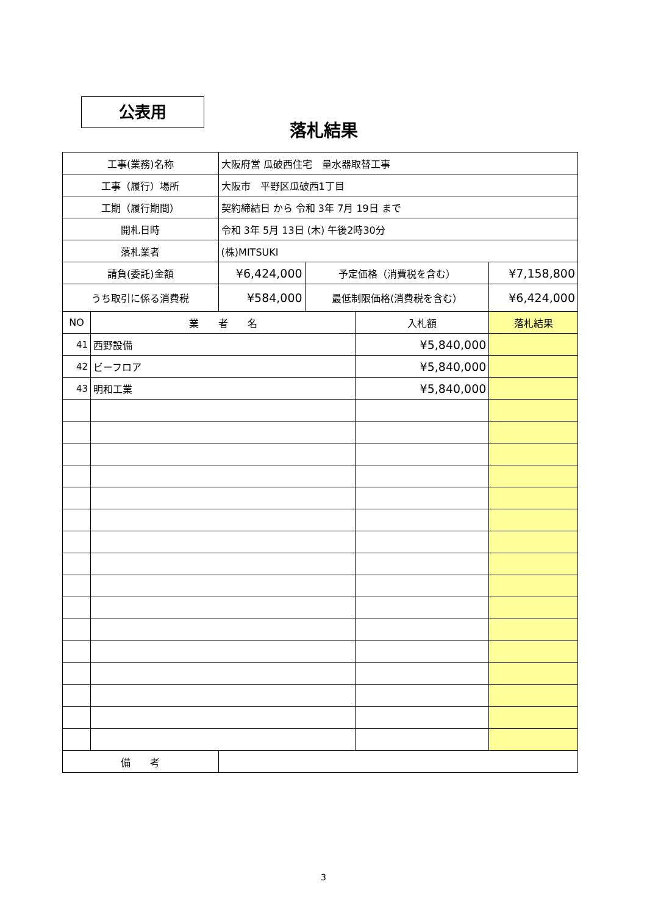公表用
落札結果
| 工事(業務)名称 | | 大阪府営 瓜破西住宅 量水器取替工事 | | | |
| 工事（履行）場所 | | 大阪市 平野区瓜破西1丁目 | | | |
| 工期（履行期間） | | 契約締結日 から 令和 3年 7月 19日 まで | | | |
| 開札日時 | | 令和 3年 5月 13日 (木) 午後2時30分 | | | |
| 落札業者 | | (株)MITSUKI | | | |
| 請負(委託)金額 | | ¥6,424,000 | 予定価格（消費税を含む） | | ¥7,158,800 |
| うち取引に係る消費税 | | ¥584,000 | 最低制限価格(消費税を含む） | | ¥6,424,000 |
| NO | 業 者 名 | | | 入札額 | 落札結果 |
| 41 | 西野設備 | | | ¥5,840,000 | |
| 42 | ビーフロア | | | ¥5,840,000 | |
| 43 | 明和工業 | | | ¥5,840,000 | |
| 備 考 | | | | | |
3